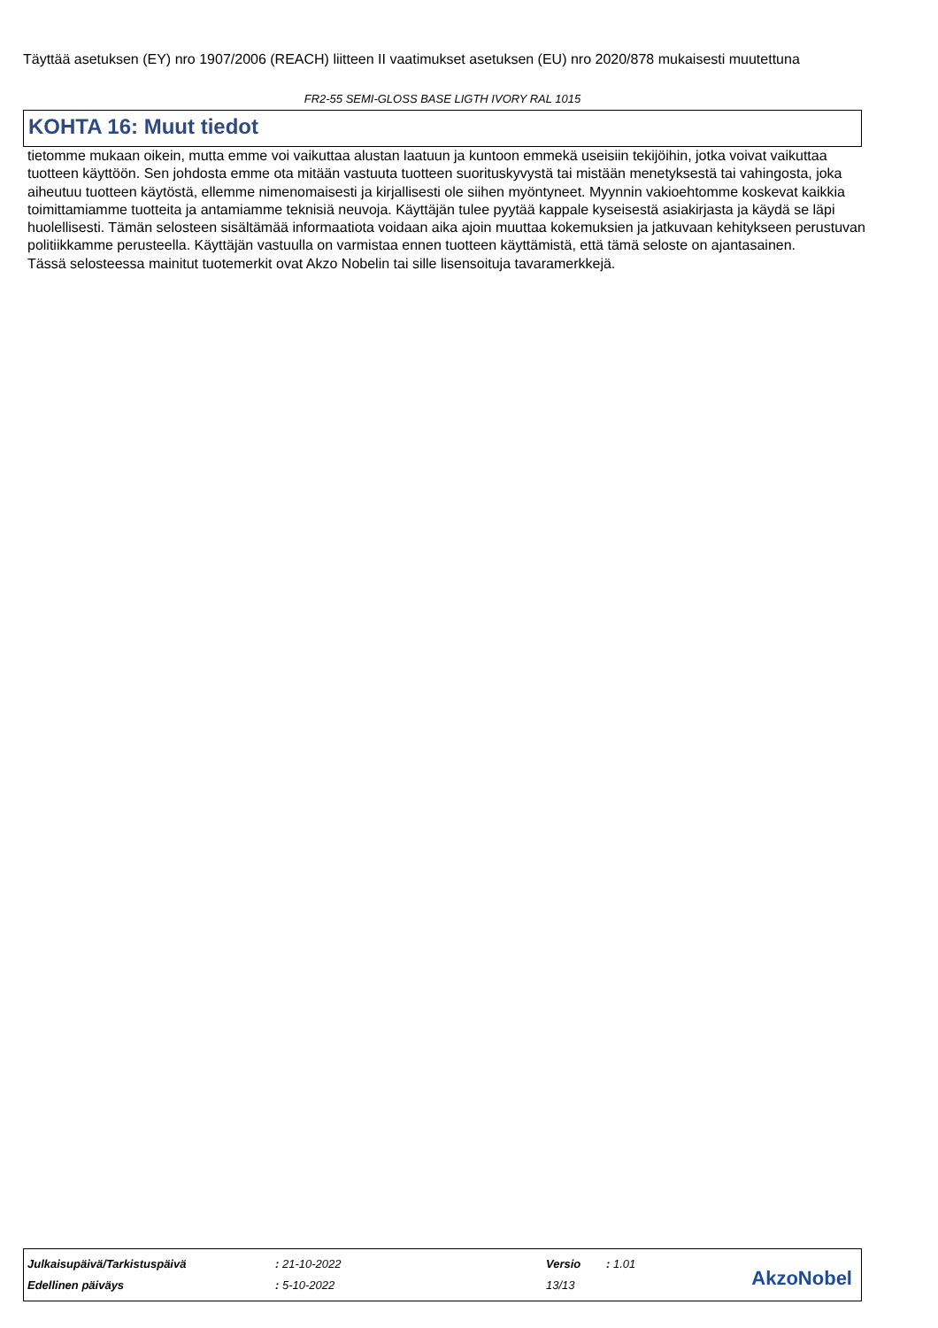Täyttää asetuksen (EY) nro 1907/2006 (REACH) liitteen II vaatimukset asetuksen (EU) nro 2020/878 mukaisesti muutettuna
FR2-55 SEMI-GLOSS BASE LIGTH IVORY RAL 1015
KOHTA 16: Muut tiedot
tietomme mukaan oikein, mutta emme voi vaikuttaa alustan laatuun ja kuntoon emmekä useisiin tekijöihin, jotka voivat vaikuttaa tuotteen käyttöön. Sen johdosta emme ota mitään vastuuta tuotteen suorituskyvystä tai mistään menetyksestä tai vahingosta, joka aiheutuu tuotteen käytöstä, ellemme nimenomaisesti ja kirjallisesti ole siihen myöntyneet. Myynnin vakioehtomme koskevat kaikkia toimittamiamme tuotteita ja antamiamme teknisiä neuvoja. Käyttäjän tulee pyytää kappale kyseisestä asiakirjasta ja käydä se läpi huolellisesti. Tämän selosteen sisältämää informaatiota voidaan aika ajoin muuttaa kokemuksien ja jatkuvaan kehitykseen perustuvan politiikkamme perusteella. Käyttäjän vastuulla on varmistaa ennen tuotteen käyttämistä, että tämä seloste on ajantasainen.
Tässä selosteessa mainitut tuotemerkit ovat Akzo Nobelin tai sille lisensoituja tavaramerkkejä.
| Julkaisupäivä/Tarkistuspäivä | : 21-10-2022 | Versio | : 1.01 |
| Edellinen päiväys | : 5-10-2022 | 13/13 | |
AkzoNobel